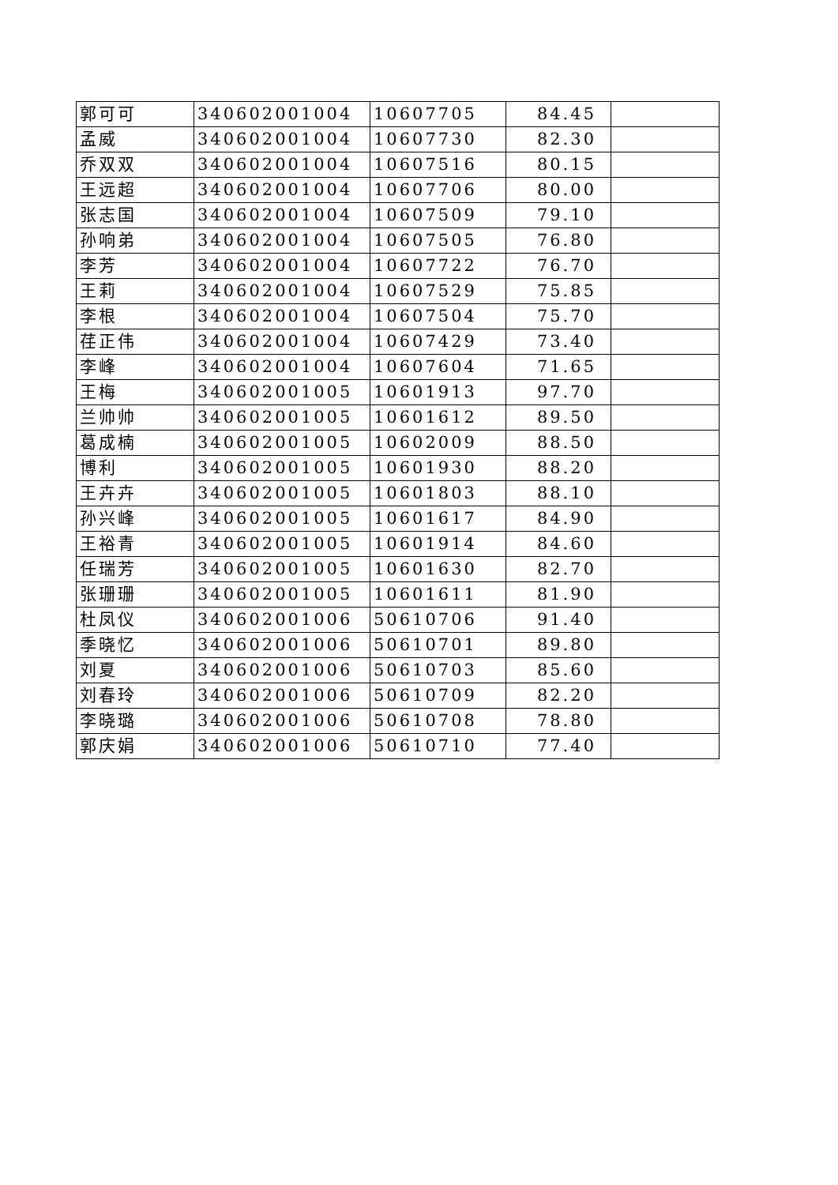| 郭可可 | 340602001004 | 10607705 | 84.45 | |
| 孟威 | 340602001004 | 10607730 | 82.30 | |
| 乔双双 | 340602001004 | 10607516 | 80.15 | |
| 王远超 | 340602001004 | 10607706 | 80.00 | |
| 张志国 | 340602001004 | 10607509 | 79.10 | |
| 孙响弟 | 340602001004 | 10607505 | 76.80 | |
| 李芳 | 340602001004 | 10607722 | 76.70 | |
| 王莉 | 340602001004 | 10607529 | 75.85 | |
| 李根 | 340602001004 | 10607504 | 75.70 | |
| 荏正伟 | 340602001004 | 10607429 | 73.40 | |
| 李峰 | 340602001004 | 10607604 | 71.65 | |
| 王梅 | 340602001005 | 10601913 | 97.70 | |
| 兰帅帅 | 340602001005 | 10601612 | 89.50 | |
| 葛成楠 | 340602001005 | 10602009 | 88.50 | |
| 博利 | 340602001005 | 10601930 | 88.20 | |
| 王卉卉 | 340602001005 | 10601803 | 88.10 | |
| 孙兴峰 | 340602001005 | 10601617 | 84.90 | |
| 王裕青 | 340602001005 | 10601914 | 84.60 | |
| 任瑞芳 | 340602001005 | 10601630 | 82.70 | |
| 张珊珊 | 340602001005 | 10601611 | 81.90 | |
| 杜凤仪 | 340602001006 | 50610706 | 91.40 | |
| 季晓忆 | 340602001006 | 50610701 | 89.80 | |
| 刘夏 | 340602001006 | 50610703 | 85.60 | |
| 刘春玲 | 340602001006 | 50610709 | 82.20 | |
| 李晓璐 | 340602001006 | 50610708 | 78.80 | |
| 郭庆娟 | 340602001006 | 50610710 | 77.40 | |